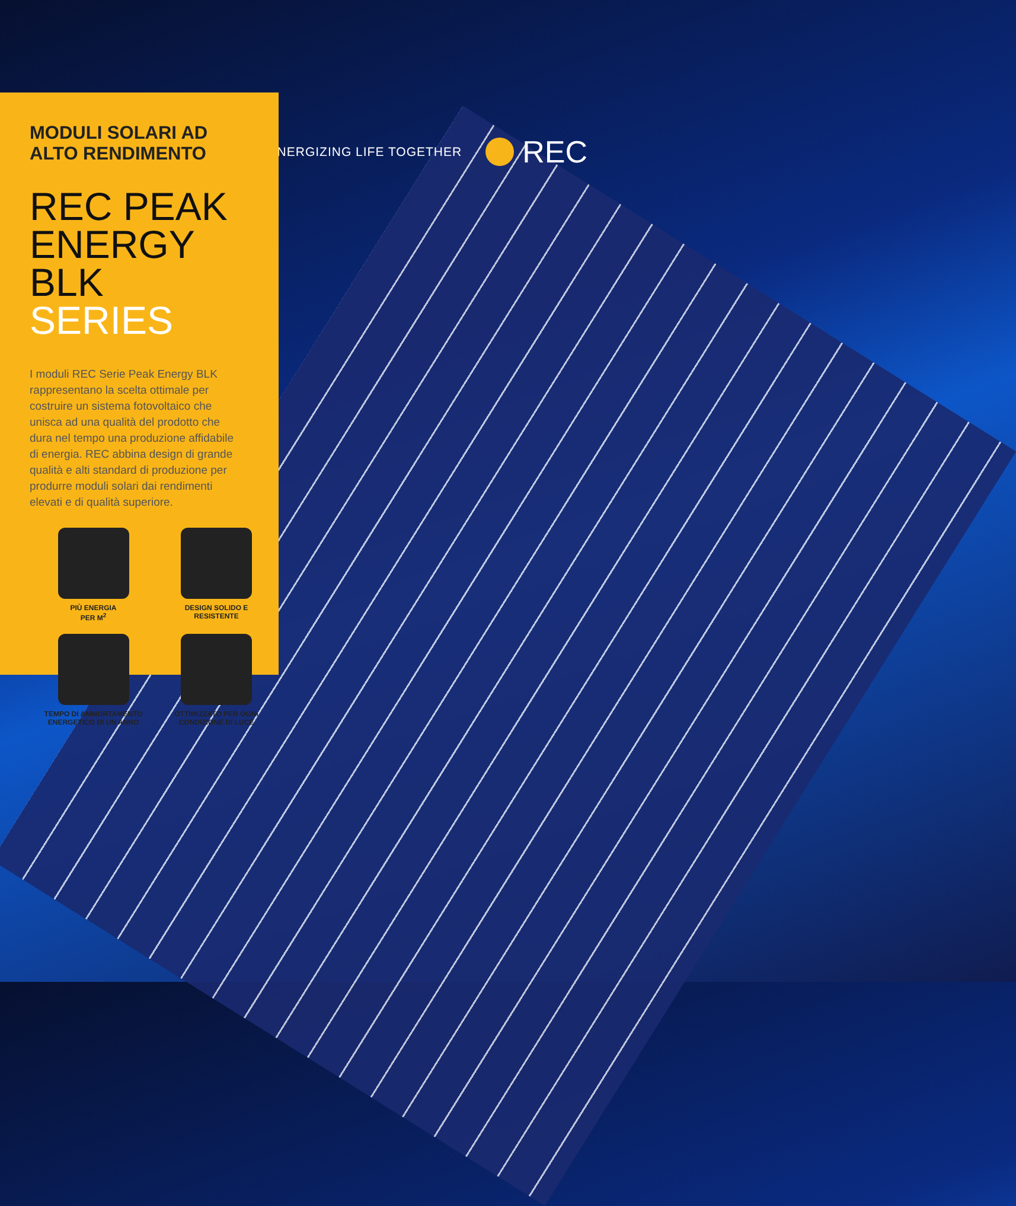ENERGIZING LIFE TOGETHER REC
MODULI SOLARI AD
ALTO RENDIMENTO
REC PEAK
ENERGY BLK
SERIES
I moduli REC Serie Peak Energy BLK rappresentano la scelta ottimale per costruire un sistema fotovoltaico che unisca ad una qualità del prodotto che dura nel tempo una produzione affidabile di energia. REC abbina design di grande qualità e alti standard di produzione per produrre moduli solari dai rendimenti elevati e di qualità superiore.
PIÙ ENERGIA
PER M<sup>2</sup>
DESIGN SOLIDO E
RESISTENTE
TEMPO DI AMMORTAMENTO
ENERGETICO DI UN ANNO
OTTIMIZZATO PER OGNI
CONDIZIONE DI LUCE